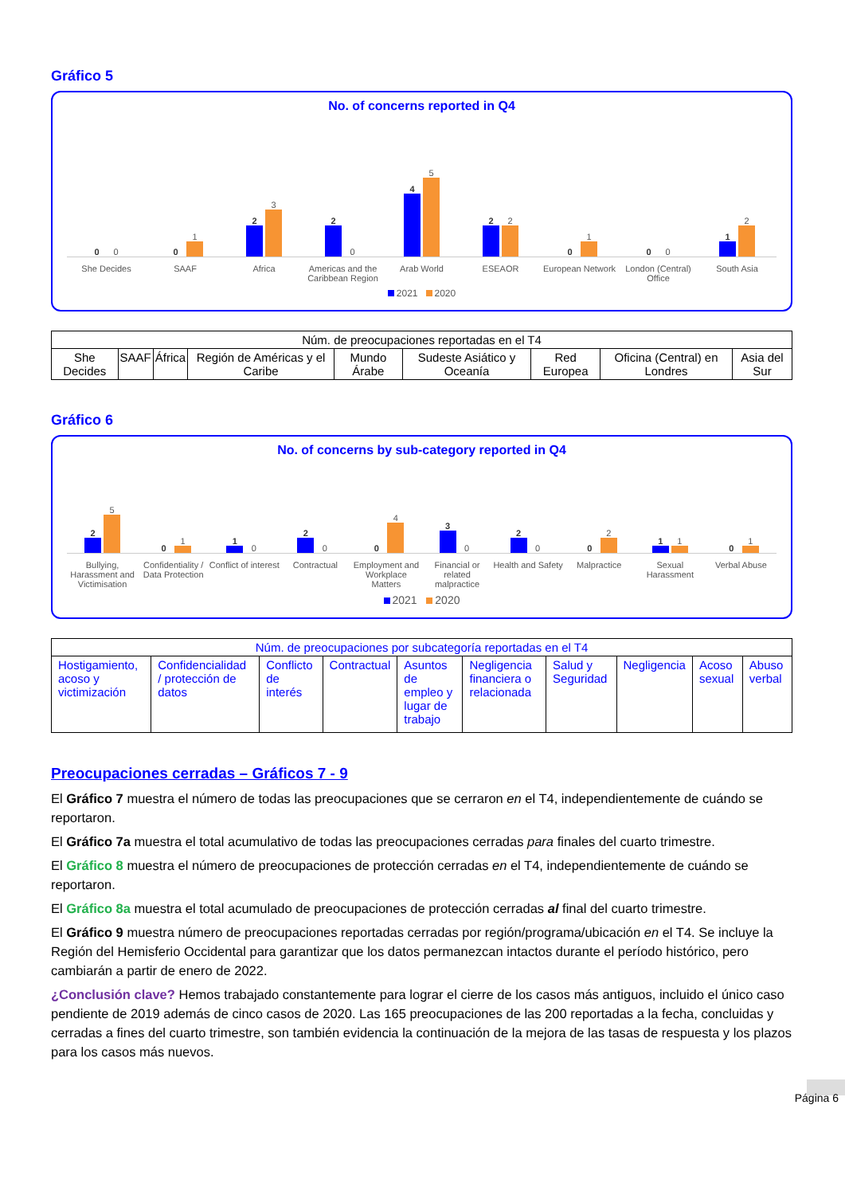Gráfico 5
No. of concerns reported in Q4
0
0
0
1
2
3
2
0
4
5
2
2
0
1
0
0
1
2
She Decides SAAF Africa Americas and the Caribbean Region
Arab World ESEAOR European Network London (Central) Office South Asia
2021 2020
| Núm. de preocupaciones reportadas en el T4 | | | | | | | | |
| --- | --- | --- | --- | --- | --- | --- | --- | --- |
| She Decides | SAAF | África | Región de Américas y el Caribe | Mundo Árabe | Sudeste Asiático y Oceanía | Red Europea | Oficina (Central) en Londres | Asia del Sur |
Gráfico 6
No. of concerns by sub-category reported in Q4
2
5
0
1
1
0
2
0
0
4
3
0
2
0
0
2
1
1
0
1
Bullying, Harassment and Victimisation
Confidentiality / Data Protection
Conflict of interest Contractual Employment and Workplace Matters
Financial or related malpractice
Health and Safety Malpractice Sexual Harassment Verbal Abuse
2021 2020
| Núm. de preocupaciones por subcategoría reportadas en el T4 | | | | | | | | | |
| --- | --- | --- | --- | --- | --- | --- | --- | --- | --- |
| Hostigamiento, acoso y victimización | Confidencialidad / protección de datos | Conflicto de interés | Contractual | Asuntos de empleo y lugar de trabajo | Negligencia financiera o relacionada | Salud y Seguridad | Negligencia | Acoso sexual | Abuso verbal |
Preocupaciones cerradas – Gráficos 7 - 9
El Gráfico 7 muestra el número de todas las preocupaciones que se cerraron en el T4, independientemente de cuándo se reportaron.
El Gráfico 7a muestra el total acumulativo de todas las preocupaciones cerradas para finales del cuarto trimestre.
El Gráfico 8 muestra el número de preocupaciones de protección cerradas en el T4, independientemente de cuándo se reportaron.
El Gráfico 8a muestra el total acumulado de preocupaciones de protección cerradas al final del cuarto trimestre.
El Gráfico 9 muestra número de preocupaciones reportadas cerradas por región/programa/ubicación en el T4. Se incluye la Región del Hemisferio Occidental para garantizar que los datos permanezcan intactos durante el período histórico, pero cambiarán a partir de enero de 2022.
¿Conclusión clave? Hemos trabajado constantemente para lograr el cierre de los casos más antiguos, incluido el único caso pendiente de 2019 además de cinco casos de 2020. Las 165 preocupaciones de las 200 reportadas a la fecha, concluidas y cerradas a fines del cuarto trimestre, son también evidencia la continuación de la mejora de las tasas de respuesta y los plazos para los casos más nuevos.
Página 6